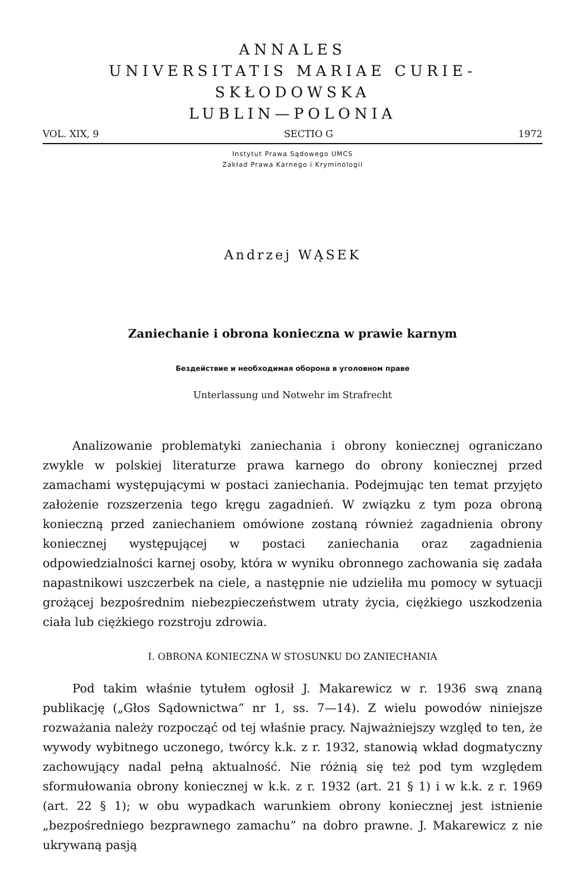ANNALES
UNIVERSITATIS MARIAE CURIE-SKŁODOWSKA
LUBLIN—POLONIA
VOL. XIX, 9 SECTIO G 1972
Instytut Prawa Sądowego UMCS
Zakład Prawa Karnego i Kryminologii
Andrzej WĄSEK
Zaniechanie i obrona konieczna w prawie karnym
Бездействие и необходимая оборона в уголовном праве
Unterlassung und Notwehr im Strafrecht
Analizowanie problematyki zaniechania i obrony koniecznej ograniczano zwykle w polskiej literaturze prawa karnego do obrony koniecznej przed zamachami występującymi w postaci zaniechania. Podejmując ten temat przyjęto założenie rozszerzenia tego kręgu zagadnień. W związku z tym poza obroną konieczną przed zaniechaniem omówione zostaną również zagadnienia obrony koniecznej występującej w postaci zaniechania oraz zagadnienia odpowiedzialności karnej osoby, która w wyniku obronnego zachowania się zadała napastnikowi uszczerbek na ciele, a następnie nie udzieliła mu pomocy w sytuacji grożącej bezpośrednim niebezpieczeństwem utraty życia, ciężkiego uszkodzenia ciała lub ciężkiego rozstroju zdrowia.
I. OBRONA KONIECZNA W STOSUNKU DO ZANIECHANIA
Pod takim właśnie tytułem ogłosił J. Makarewicz w r. 1936 swą znaną publikację („Głos Sądownictwa” nr 1, ss. 7—14). Z wielu powodów niniejsze rozważania należy rozpocząć od tej właśnie pracy. Najważniejszy względ to ten, że wywody wybitnego uczonego, twórcy k.k. z r. 1932, stanowią wkład dogmatyczny zachowujący nadal pełną aktualność. Nie różnią się też pod tym względem sformułowania obrony koniecznej w k.k. z r. 1932 (art. 21 § 1) i w k.k. z r. 1969 (art. 22 § 1); w obu wypadkach warunkiem obrony koniecznej jest istnienie „bezpośredniego bezprawnego zamachu” na dobro prawne. J. Makarewicz z nie ukrywaną pasją